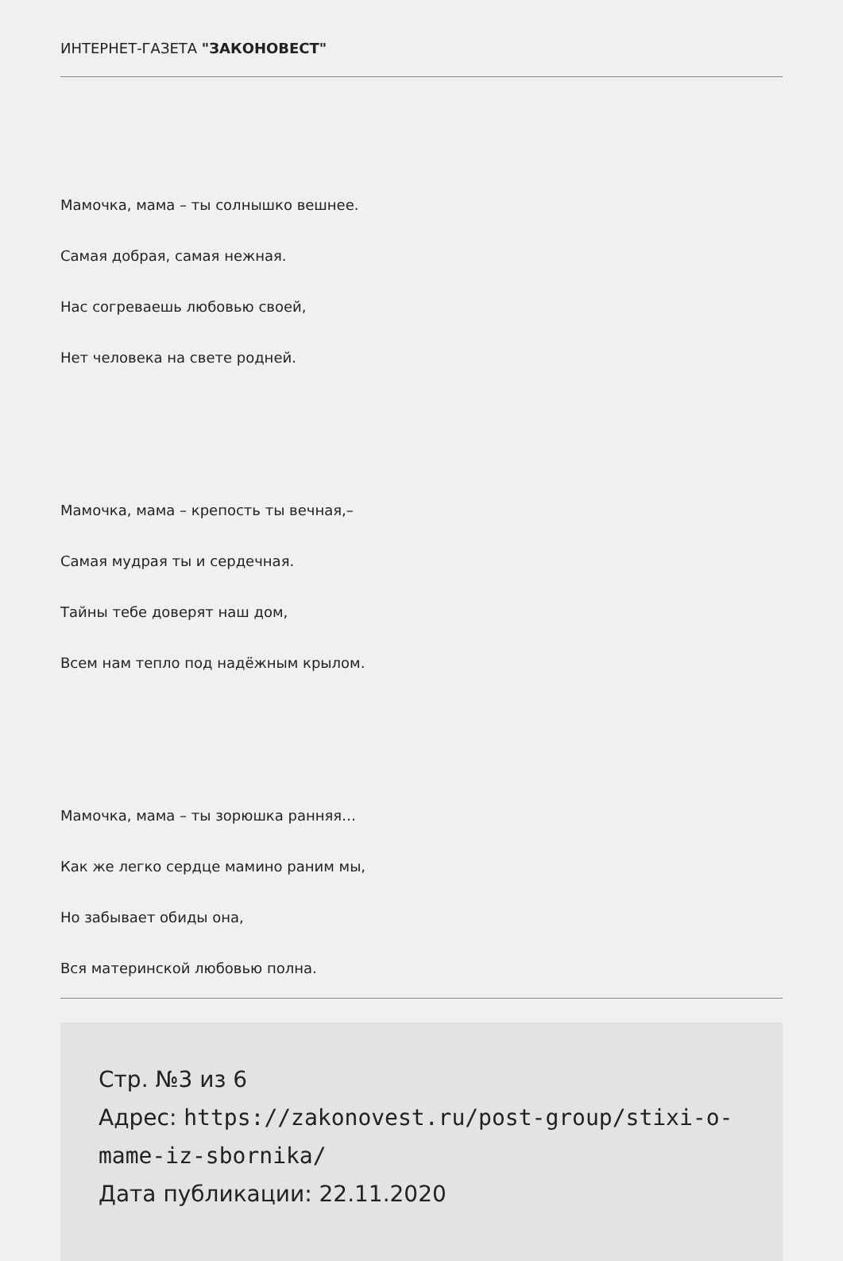ИНТЕРНЕТ-ГАЗЕТА "ЗАКОНОВЕСТ"
Мамочка, мама – ты солнышко вешнее.
Самая добрая, самая нежная.
Нас согреваешь любовью своей,
Нет человека на свете родней.
Мамочка, мама – крепость ты вечная,–
Самая мудрая ты и сердечная.
Тайны тебе доверят наш дом,
Всем нам тепло под надёжным крылом.
Мамочка, мама – ты зорюшка ранняя…
Как же легко сердце мамино раним мы,
Но забывает обиды она,
Вся материнской любовью полна.
Стр. №3 из 6
Адрес: https://zakonovest.ru/post-group/stixi-o-mame-iz-sbornika/
Дата публикации: 22.11.2020